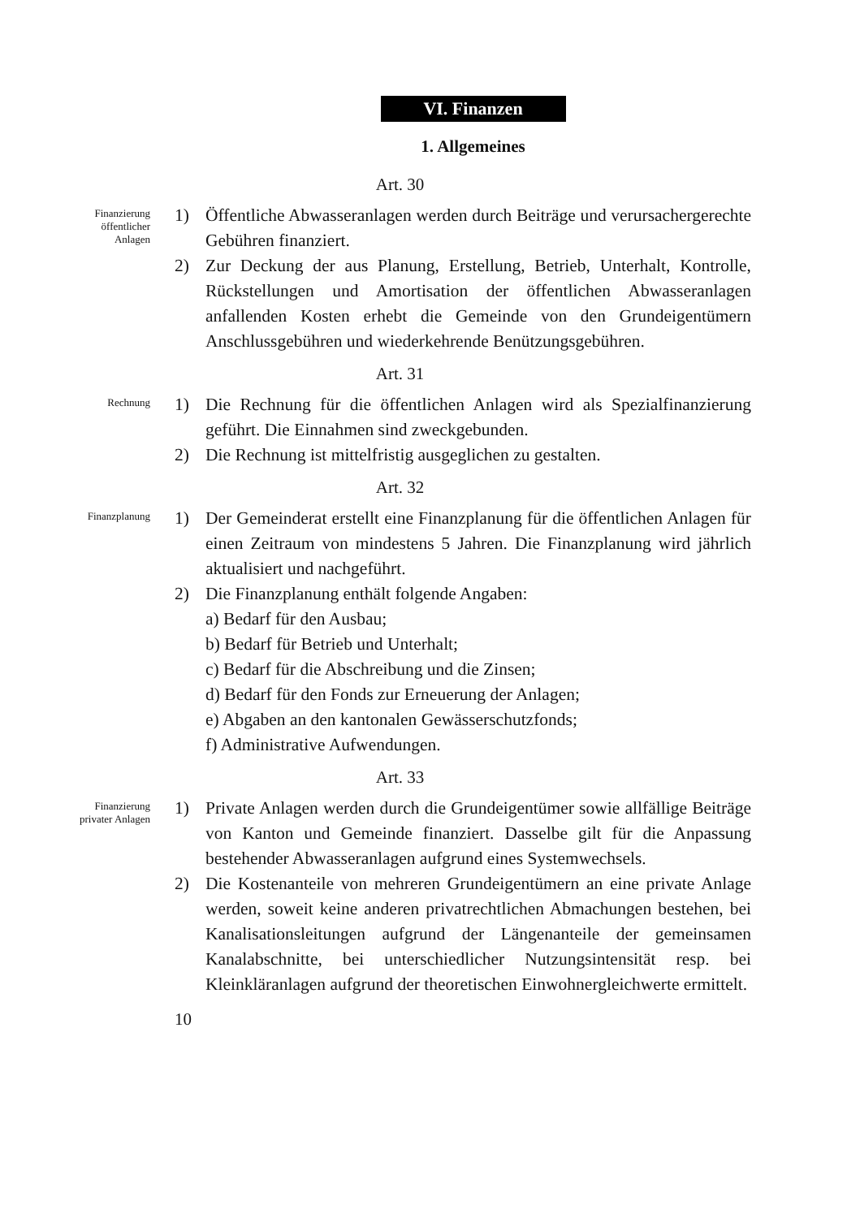VI. Finanzen
1. Allgemeines
Art. 30
Finanzierung
öffentlicher
Anlagen
1) Öffentliche Abwasseranlagen werden durch Beiträge und verursachergerechte Gebühren finanziert.
2) Zur Deckung der aus Planung, Erstellung, Betrieb, Unterhalt, Kontrolle, Rückstellungen und Amortisation der öffentlichen Abwasseranlagen anfallenden Kosten erhebt die Gemeinde von den Grundeigentümern Anschlussgebühren und wiederkehrende Benützungsgebühren.
Art. 31
Rechnung
1) Die Rechnung für die öffentlichen Anlagen wird als Spezialfinanzierung geführt. Die Einnahmen sind zweckgebunden.
2) Die Rechnung ist mittelfristig ausgeglichen zu gestalten.
Art. 32
Finanzplanung
1) Der Gemeinderat erstellt eine Finanzplanung für die öffentlichen Anlagen für einen Zeitraum von mindestens 5 Jahren. Die Finanzplanung wird jährlich aktualisiert und nachgeführt.
2) Die Finanzplanung enthält folgende Angaben:
a) Bedarf für den Ausbau;
b) Bedarf für Betrieb und Unterhalt;
c) Bedarf für die Abschreibung und die Zinsen;
d) Bedarf für den Fonds zur Erneuerung der Anlagen;
e) Abgaben an den kantonalen Gewässerschutzfonds;
f) Administrative Aufwendungen.
Art. 33
Finanzierung
privater Anlagen
1) Private Anlagen werden durch die Grundeigentümer sowie allfällige Beiträge von Kanton und Gemeinde finanziert. Dasselbe gilt für die Anpassung bestehender Abwasseranlagen aufgrund eines Systemwechsels.
2) Die Kostenanteile von mehreren Grundeigentümern an eine private Anlage werden, soweit keine anderen privatrechtlichen Abmachungen bestehen, bei Kanalisationsleitungen aufgrund der Längenanteile der gemeinsamen Kanalabschnitte, bei unterschiedlicher Nutzungsintensität resp. bei Kleinkläranlagen aufgrund der theoretischen Einwohnergleichwerte ermittelt.
10